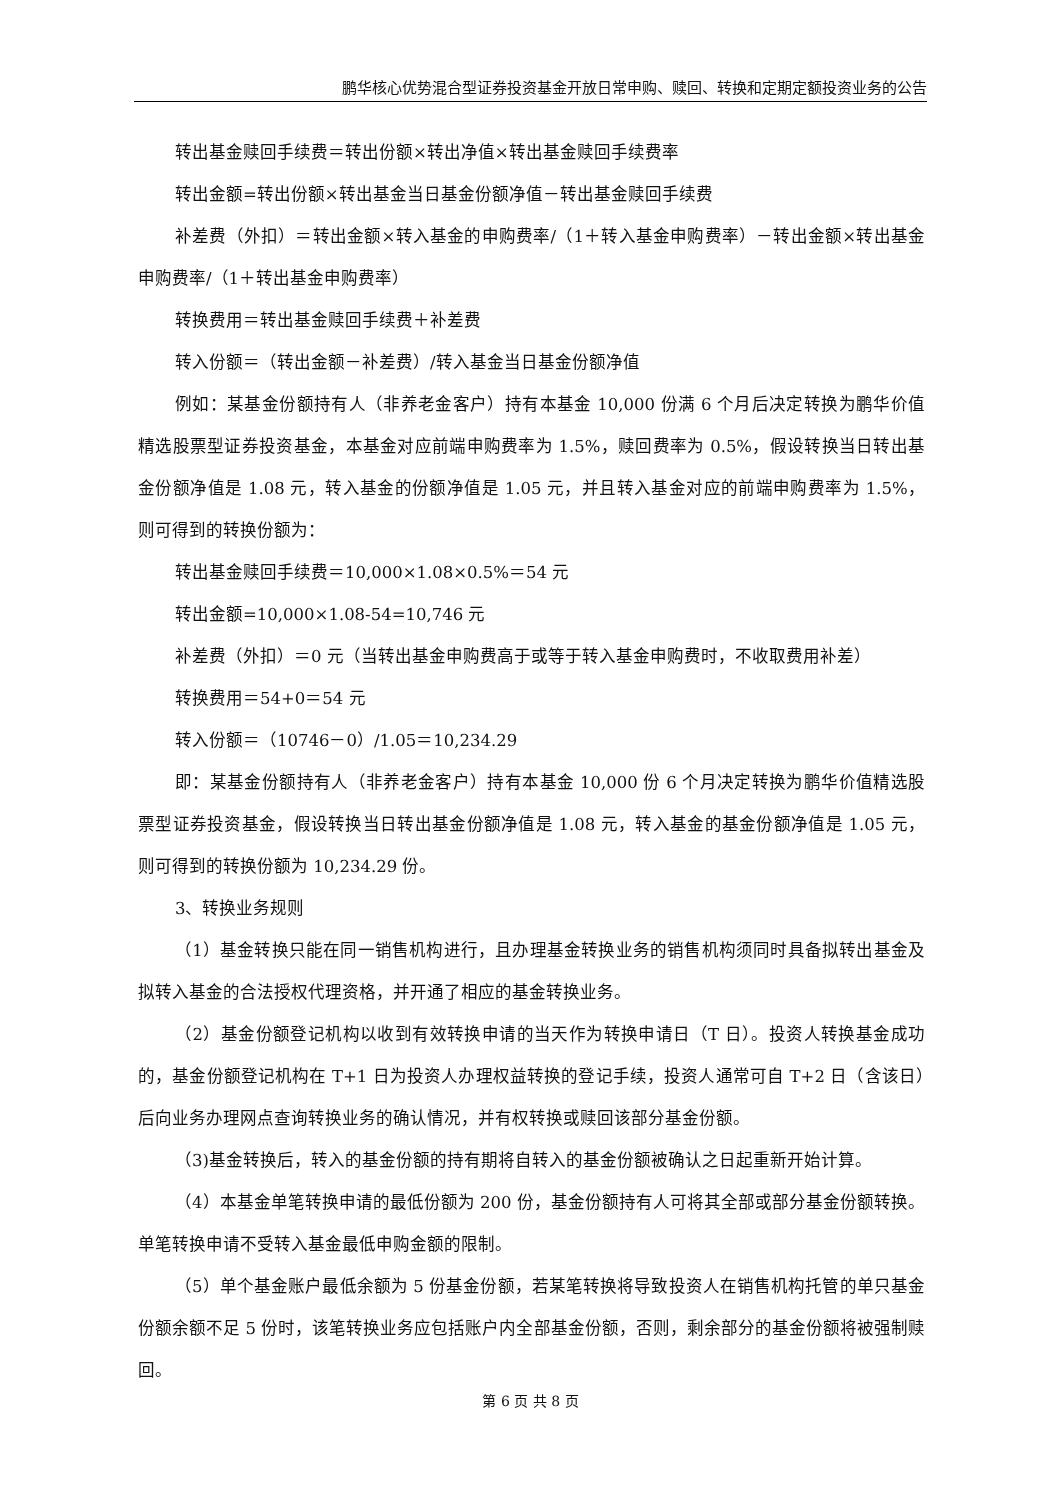鹏华核心优势混合型证券投资基金开放日常申购、赎回、转换和定期定额投资业务的公告
转出基金赎回手续费＝转出份额×转出净值×转出基金赎回手续费率
转出金额=转出份额×转出基金当日基金份额净值－转出基金赎回手续费
补差费（外扣）＝转出金额×转入基金的申购费率/（1＋转入基金申购费率）－转出金额×转出基金申购费率/（1＋转出基金申购费率）
转换费用＝转出基金赎回手续费＋补差费
转入份额＝（转出金额－补差费）/转入基金当日基金份额净值
例如：某基金份额持有人（非养老金客户）持有本基金 10,000 份满 6 个月后决定转换为鹏华价值精选股票型证券投资基金，本基金对应前端申购费率为 1.5%，赎回费率为 0.5%，假设转换当日转出基金份额净值是 1.08 元，转入基金的份额净值是 1.05 元，并且转入基金对应的前端申购费率为 1.5%，则可得到的转换份额为：
转出基金赎回手续费＝10,000×1.08×0.5%＝54 元
转出金额=10,000×1.08-54=10,746 元
补差费（外扣）＝0 元（当转出基金申购费高于或等于转入基金申购费时，不收取费用补差）
转换费用＝54+0＝54 元
转入份额＝（10746－0）/1.05＝10,234.29
即：某基金份额持有人（非养老金客户）持有本基金 10,000 份 6 个月决定转换为鹏华价值精选股票型证券投资基金，假设转换当日转出基金份额净值是 1.08 元，转入基金的基金份额净值是 1.05 元，则可得到的转换份额为 10,234.29 份。
3、转换业务规则
（1）基金转换只能在同一销售机构进行，且办理基金转换业务的销售机构须同时具备拟转出基金及拟转入基金的合法授权代理资格，并开通了相应的基金转换业务。
（2）基金份额登记机构以收到有效转换申请的当天作为转换申请日（T 日）。投资人转换基金成功的，基金份额登记机构在 T+1 日为投资人办理权益转换的登记手续，投资人通常可自 T+2 日（含该日）后向业务办理网点查询转换业务的确认情况，并有权转换或赎回该部分基金份额。
（3)基金转换后，转入的基金份额的持有期将自转入的基金份额被确认之日起重新开始计算。
（4）本基金单笔转换申请的最低份额为 200 份，基金份额持有人可将其全部或部分基金份额转换。单笔转换申请不受转入基金最低申购金额的限制。
（5）单个基金账户最低余额为 5 份基金份额，若某笔转换将导致投资人在销售机构托管的单只基金份额余额不足 5 份时，该笔转换业务应包括账户内全部基金份额，否则，剩余部分的基金份额将被强制赎回。
第 6 页 共 8 页